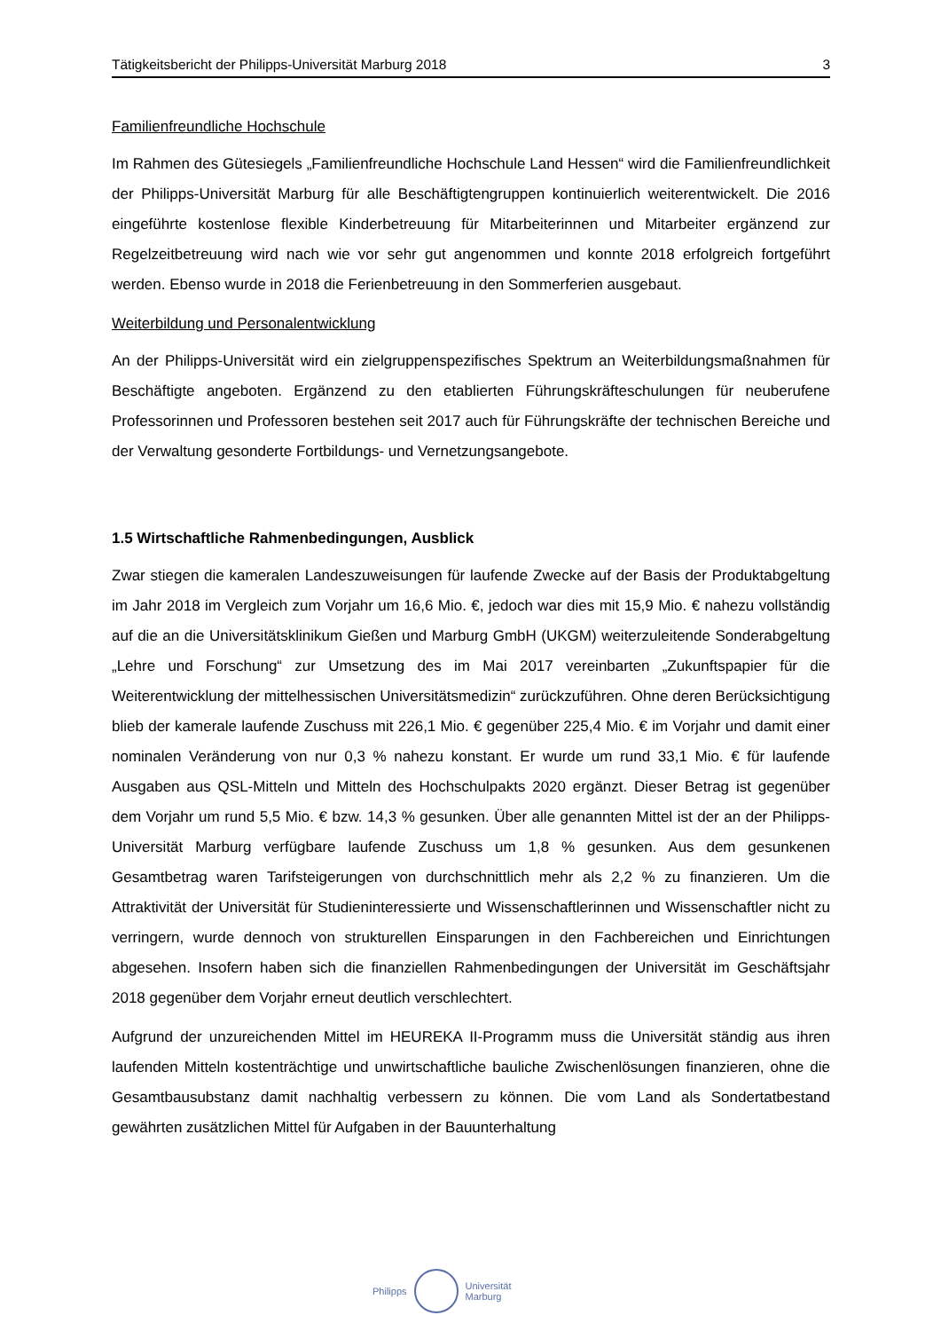Tätigkeitsbericht der Philipps-Universität Marburg 2018 3
Familienfreundliche Hochschule
Im Rahmen des Gütesiegels „Familienfreundliche Hochschule Land Hessen“ wird die Familienfreundlichkeit der Philipps-Universität Marburg für alle Beschäftigtengruppen kontinuierlich weiterentwickelt. Die 2016 eingeführte kostenlose flexible Kinderbetreuung für Mitarbeiterinnen und Mitarbeiter ergänzend zur Regelzeitbetreuung wird nach wie vor sehr gut angenommen und konnte 2018 erfolgreich fortgeführt werden. Ebenso wurde in 2018 die Ferienbetreuung in den Sommerferien ausgebaut.
Weiterbildung und Personalentwicklung
An der Philipps-Universität wird ein zielgruppenspezifisches Spektrum an Weiterbildungs­maßnahmen für Beschäftigte angeboten. Ergänzend zu den etablierten Führungskräfte­schulungen für neuberufene Professorinnen und Professoren bestehen seit 2017 auch für Führungskräfte der technischen Bereiche und der Verwaltung gesonderte Fortbildungs- und Vernetzungsangebote.
1.5 Wirtschaftliche Rahmenbedingungen, Ausblick
Zwar stiegen die kameralen Landeszuweisungen für laufende Zwecke auf der Basis der Produktabgeltung im Jahr 2018 im Vergleich zum Vorjahr um 16,6 Mio. €, jedoch war dies mit 15,9 Mio. € nahezu vollständig auf die an die Universitätsklinikum Gießen und Marburg GmbH (UKGM) weiterzuleitende Sonderabgeltung „Lehre und Forschung“ zur Umsetzung des im Mai 2017 vereinbarten „Zukunftspapier für die Weiterentwicklung der mittelhessischen Universitätsmedizin“ zurückzuführen. Ohne deren Berücksichtigung blieb der kamerale laufende Zuschuss mit 226,1 Mio. € gegenüber 225,4 Mio. € im Vorjahr und damit einer nominalen Veränderung von nur 0,3 % nahezu konstant. Er wurde um rund 33,1 Mio. € für laufende Ausgaben aus QSL-Mitteln und Mitteln des Hochschulpakts 2020 ergänzt. Dieser Betrag ist gegenüber dem Vorjahr um rund 5,5 Mio. € bzw. 14,3 % gesunken. Über alle genannten Mittel ist der an der Philipps-Universität Marburg verfügbare laufende Zuschuss um 1,8 % gesunken. Aus dem gesunkenen Gesamtbetrag waren Tarifsteigerungen von durchschnittlich mehr als 2,2 % zu finanzieren. Um die Attraktivität der Universität für Studieninteressierte und Wissenschaftlerinnen und Wissenschaftler nicht zu verringern, wurde dennoch von strukturellen Einsparungen in den Fachbereichen und Einrichtungen abgesehen. Insofern haben sich die finanziellen Rahmenbedingungen der Universität im Geschäftsjahr 2018 gegenüber dem Vorjahr erneut deutlich verschlechtert.
Aufgrund der unzureichenden Mittel im HEUREKA II-Programm muss die Universität ständig aus ihren laufenden Mitteln kostenträchtige und unwirtschaftliche bauliche Zwischenlösungen finanzieren, ohne die Gesamtbausubstanz damit nachhaltig verbessern zu können. Die vom Land als Sondertatbestand gewährten zusätzlichen Mittel für Aufgaben in der Bauunterhaltung
Philipps
Universität
Marburg